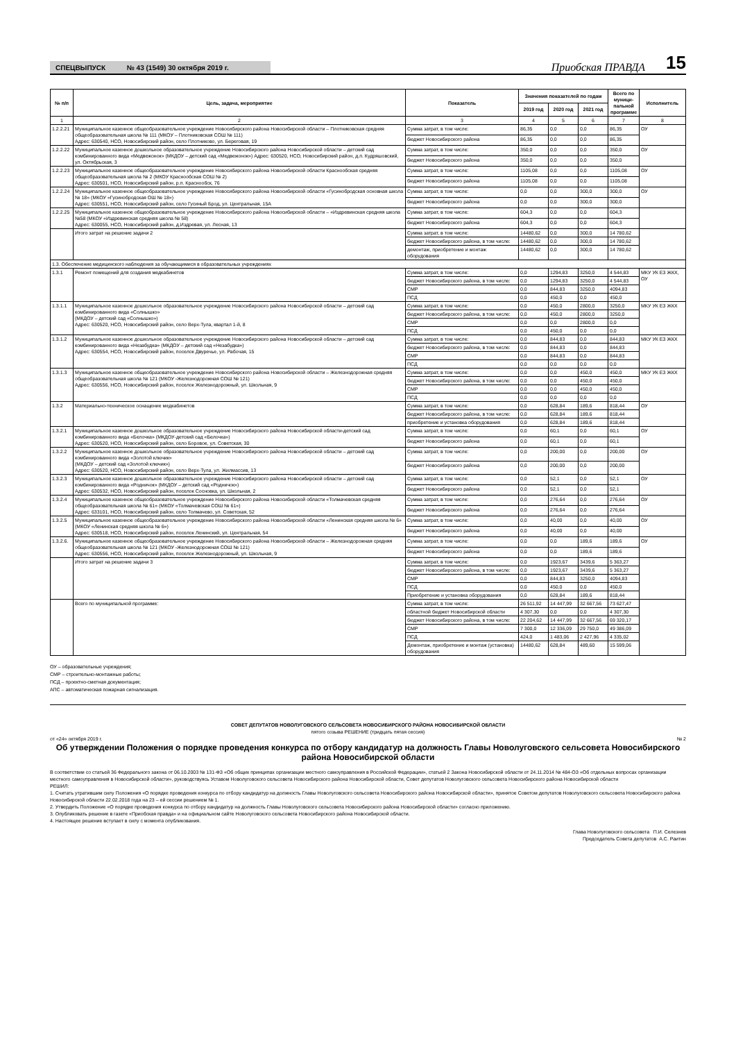СПЕЦВЫПУСК № 43 (1549) 30 октября 2019 г.
Приобская ПРАВДА
15
| № п/п | Цель, задача, мероприятие | Показатель | Значения показателей по годам | | | Всего по муници-пальной программе | Исполнитель |
| --- | --- | --- | --- | --- | --- | --- | --- |
| | | | 2019 год | 2020 год | 2021 год | | |
| 1 | 2 | 3 | 4 | 5 | 6 | 7 | 8 |
| 1.2.2.21 | Муниципальное казенное общеобразовательное учреждение Новосибирского района Новосибирской области – Плотниковская средняя общеобразовательная школа № 111 (МКОУ – Плотниковская СОШ № 111) Адрес: 630540, НСО, Новосибирский район, село Плотниково, ул. Береговая, 19 | Сумма затрат, в том числе: | 86,35 | 0,0 | 0,0 | 86,35 | ОУ |
| | | бюджет Новосибирского района | 86,35 | 0,0 | 0,0 | 86,35 | |
| 1.2.2.22 | Муниципальное казенное дошкольное образовательное учреждение Новосибирского района Новосибирской области – детский сад комбинированного вида «Медвежонок» (МКДОУ – детский сад «Медвежонок») Адрес: 630520, НСО, Новосибирский район, д.п. Кудряшовский, ул. Октябрьская, 3 | Сумма затрат, в том числе: | 350,0 | 0,0 | 0,0 | 350,0 | ОУ |
| | | бюджет Новосибирского района | 350,0 | 0,0 | 0,0 | 350,0 | |
| 1.2.2.23 | Муниципальное казенное общеобразовательное учреждение Новосибирского района Новосибирской области Краснообская средняя общеобразовательная школа № 2 (МКОУ Краснообская СОШ № 2) Адрес: 630501, НСО, Новосибирский район, р.п. Краснообск, 76 | Сумма затрат, в том числе: | 1105,08 | 0,0 | 0,0 | 1105,08 | ОУ |
| | | бюджет Новосибирского района | 1105,08 | 0,0 | 0,0 | 1105,08 | |
| 1.2.2.24 | Муниципальное казенное общеобразовательное учреждение Новосибирского района Новосибирской области «Гусинобродская основная школа № 18» (МКОУ «Гусинобродская ОШ № 18») Адрес: 630551, НСО, Новосибирский район, село Гусиный Брод, ул. Центральная, 15А | Сумма затрат, в том числе: | 0,0 | 0,0 | 300,0 | 300,0 | ОУ |
| | | бюджет Новосибирского района | 0,0 | 0,0 | 300,0 | 300,0 | |
| 1.2.2.25 | Муниципальное казенное общеобразовательное учреждение Новосибирского района Новосибирской области – «Издревинская средняя школа №58 (МКОУ «Издревинская средняя школа № 58) Адрес: 630055, НСО, Новосибирский район, д.Издревая, ул. Лесная, 13 | Сумма затрат, в том числе: | 604,3 | 0,0 | 0,0 | 604,3 | |
| | | бюджет Новосибирского района | 604,3 | 0,0 | 0,0 | 604,3 | |
| | Итого затрат на решение задачи 2 | Сумма затрат, в том числе: | 14480,62 | 0,0 | 300,0 | 14 780,62 | |
| | | бюджет Новосибирского района, в том числе: | 14480,62 | 0,0 | 300,0 | 14 780,62 | |
| | | демонтаж, приобретение и монтаж оборудования | 14480,62 | 0,0 | 300,0 | 14 780,62 | |
| 1.3. Обеспечение медицинского наблюдения за обучающимися в образовательных учреждениях | | | | | | | |
| 1.3.1 | Ремонт помещений для создания медкабинетов | Сумма затрат, в том числе: | 0,0 | 1294,83 | 3250,0 | 4 544,83 | МКУ УК ЕЗ ЖКХ, ОУ |
| | | бюджет Новосибирского района, в том числе: | 0,0 | 1294,83 | 3250,0 | 4 544,83 | |
| | | СМР | 0,0 | 844,83 | 3250,0 | 4094,83 | |
| | | ПСД | 0,0 | 450,0 | 0,0 | 450,0 | |
| 1.3.1.1 | Муниципальное казенное дошкольное образовательное учреждение Новосибирского района Новосибирской области – детский сад комбинированного вида «Солнышко» (МКДОУ – детский сад «Солнышко») Адрес: 630520, НСО, Новосибирский район, село Верх-Тула, квартал 1-й, 8 | Сумма затрат, в том числе: | 0,0 | 450,0 | 2800,0 | 3250,0 | МКУ УК ЕЗ ЖКХ |
| | | бюджет Новосибирского района, в том числе: | 0,0 | 450,0 | 2800,0 | 3250,0 | |
| | | СМР | 0,0 | 0,0 | 2800,0 | 0,0 | |
| | | ПСД | 0,0 | 450,0 | 0,0 | 0,0 | |
| 1.3.1.2 | Муниципальное казенное дошкольное образовательное учреждение Новосибирского района Новосибирской области – детский сад комбинированного вида «Незабудка» (МКДОУ – детский сад «Незабудка») Адрес: 630554, НСО, Новосибирский район, поселок Двуречье, ул. Рабочая, 15 | Сумма затрат, в том числе: | 0,0 | 844,83 | 0,0 | 844,83 | МКУ УК ЕЗ ЖКХ |
| | | бюджет Новосибирского района, в том числе: | 0,0 | 844,83 | 0,0 | 844,83 | |
| | | СМР | 0,0 | 844,83 | 0,0 | 844,83 | |
| | | ПСД | 0,0 | 0,0 | 0,0 | 0,0 | |
| 1.3.1.3 | Муниципальное казенное общеобразовательное учреждение Новосибирского района Новосибирской области – Железнодорожная средняя общеобразовательная школа № 121 (МКОУ -Железнодорожная СОШ № 121) Адрес: 630556, НСО, Новосибирский район, поселок Железнодорожный, ул. Школьная, 9 | Сумма затрат, в том числе: | 0,0 | 0,0 | 450,0 | 450,0 | МКУ УК ЕЗ ЖКХ |
| | | бюджет Новосибирского района, в том числе: | 0,0 | 0,0 | 450,0 | 450,0 | |
| | | СМР | 0,0 | 0,0 | 450,0 | 450,0 | |
| | | ПСД | 0,0 | 0,0 | 0,0 | 0,0 | |
| 1.3.2 | Материально-техническое оснащение медкабинетов | Сумма затрат, в том числе: | 0,0 | 628,84 | 189,6 | 818,44 | ОУ |
| | | бюджет Новосибирского района, в том числе: | 0,0 | 628,84 | 189,6 | 818,44 | |
| | | приобретение и установка оборудования | 0,0 | 628,84 | 189,6 | 818,44 | |
| 1.3.2.1 | Муниципальное казенное дошкольное образовательное учреждение Новосибирского района Новосибирской области-детский сад комбинированного вида «Белочка» (МКДОУ-детский сад «Белочка») Адрес: 630520, НСО, Новосибирский район, село Боровое, ул. Советская, 30 | Сумма затрат, в том числе: | 0,0 | 60,1 | 0,0 | 60,1 | ОУ |
| | | бюджет Новосибирского района | 0,0 | 60,1 | 0,0 | 60,1 | |
| 1.3.2.2 | Муниципальное казенное дошкольное образовательное учреждение Новосибирского района Новосибирской области – детский сад комбинированного вида «Золотой ключик» (МКДОУ – детский сад «Золотой ключик») Адрес: 630520, НСО, Новосибирский район, село Верх-Тула, ул. Жилмассив, 13 | Сумма затрат, в том числе: | 0,0 | 200,00 | 0,0 | 200,00 | ОУ |
| | | бюджет Новосибирского района | 0,0 | 200,00 | 0,0 | 200,00 | |
| 1.3.2.3 | Муниципальное казенное дошкольное образовательное учреждение Новосибирского района Новосибирской области – детский сад комбинированного вида «Родничок» (МКДОУ – детский сад «Родничок») Адрес: 630532, НСО, Новосибирский район, поселок Сосновка, ул. Школьная, 2 | Сумма затрат, в том числе: | 0,0 | 52,1 | 0,0 | 52,1 | ОУ |
| | | бюджет Новосибирского района | 0,0 | 52,1 | 0,0 | 52,1 | |
| 1.3.2.4 | Муниципальное казенное общеобразовательное учреждение Новосибирского района Новосибирской области «Толмачевская средняя общеобразовательная школа № 61» (МКОУ «Толмачевская СОШ № 61») Адрес: 633101, НСО, Новосибирский район, село Толмачево, ул. Советская, 52 | Сумма затрат, в том числе: | 0,0 | 276,64 | 0,0 | 276,64 | ОУ |
| | | бюджет Новосибирского района | 0,0 | 276,64 | 0,0 | 276,64 | |
| 1.3.2.5 | Муниципальное казенное общеобразовательное учреждение Новосибирского района Новосибирской области «Ленинская средняя школа № 6» (МКОУ «Ленинская средняя школа № 6») Адрес: 630518, НСО, Новосибирский район, поселок Ленинский, ул. Центральная, 54 | Сумма затрат, в том числе: | 0,0 | 40,00 | 0,0 | 40,00 | ОУ |
| | | бюджет Новосибирского района | 0,0 | 40,00 | 0,0 | 40,00 | |
| 1.3.2.6. | Муниципальное казенное общеобразовательное учреждение Новосибирского района Новосибирской области – Железнодорожная средняя общеобразовательная школа № 121 (МКОУ -Железнодорожная СОШ № 121) Адрес: 630556, НСО, Новосибирский район, поселок Железнодорожный, ул. Школьная, 9 | Сумма затрат, в том числе: | 0,0 | 0,0 | 189,6 | 189,6 | ОУ |
| | | бюджет Новосибирского района | 0,0 | 0,0 | 189,6 | 189,6 | |
| | Итого затрат на решение задачи 3 | Сумма затрат, в том числе: | 0,0 | 1923,67 | 3439,6 | 5 363,27 | |
| | | бюджет Новосибирского района, в том числе: | 0,0 | 1923,67 | 3439,6 | 5 363,27 | |
| | | СМР | 0,0 | 844,83 | 3250,0 | 4094,83 | |
| | | ПСД | 0,0 | 450,0 | 0,0 | 450,0 | |
| | | Приобретение и установка оборудования | 0,0 | 628,84 | 189,6 | 818,44 | |
| | Всего по муниципальной программе: | Сумма затрат, в том числе: | 26 511,92 | 14 447,99 | 32 667,56 | 73 627,47 | |
| | | областной бюджет Новосибирской области | 4 307,30 | 0,0 | 0,0 | 4 307,30 | |
| | | бюджет Новосибирского района, в том числе: | 22 204,62 | 14 447,99 | 32 667,56 | 69 320,17 | |
| | | СМР | 7 300,0 | 12 336,09 | 29 750,0 | 49 386,09 | |
| | | ПСД | 424,0 | 1 483,06 | 2 427,96 | 4 335,02 | |
| | | Демонтаж, приобретение и монтаж (установка) оборудования | 14480,62 | 628,84 | 489,60 | 15 599,06 | |
ОУ – образовательные учреждения;
СМР – строительно-монтажные работы;
ПСД – проектно-сметная документация;
АПС – автоматическая пожарная сигнализация.
СОВЕТ ДЕПУТАТОВ НОВОЛУГОВСКОГО СЕЛЬСОВЕТА НОВОСИБИРСКОГО РАЙОНА НОВОСИБИРСКОЙ ОБЛАСТИ
пятого созыва РЕШЕНИЕ (тридцать пятая сессия)
от «24» октября 2019 г. № 2
Об утверждении Положения о порядке проведения конкурса по отбору кандидатур на должность Главы Новолуговского сельсовета Новосибирского района Новосибирской области
В соответствии со статьей 36 Федерального закона от 06.10.2003 № 131-ФЗ «Об общих принципах организации местного самоуправления в Российской Федерации», статьей 2 Закона Новосибирской области от 24.11.2014 № 484-ОЗ «Об отдельных вопросах организации местного самоуправления в Новосибирской области», руководствуясь Уставом Новолуговского сельсовета Новосибирского района Новосибирской области, Совет депутатов Новолуговского сельсовета Новосибирского района Новосибирской области
РЕШИЛ:
1. Считать утратившим силу Положения «О порядке проведения конкурса по отбору кандидатур на должность Главы Новолуговского сельсовета Новосибирского района Новосибирской области», принятое Советом депутатов Новолуговского сельсовета Новосибирского района Новосибирской области 22.02.2018 года на 23 – ей сессии решением № 1.
2. Утвердить Положение «О порядке проведения конкурса по отбору кандидатур на должность Главы Новолуговского сельсовета Новосибирского района Новосибирской области» согласно приложению.
3. Опубликовать решение в газете «Приобская правда» и на официальном сайте Новолуговского сельсовета Новосибирского района Новосибирской области.
4. Настоящее решение вступает в силу с момента опубликования.
Глава Новолуговского сельсовета П.И. Селезнев
Председатель Совета депутатов А.С. Раитин